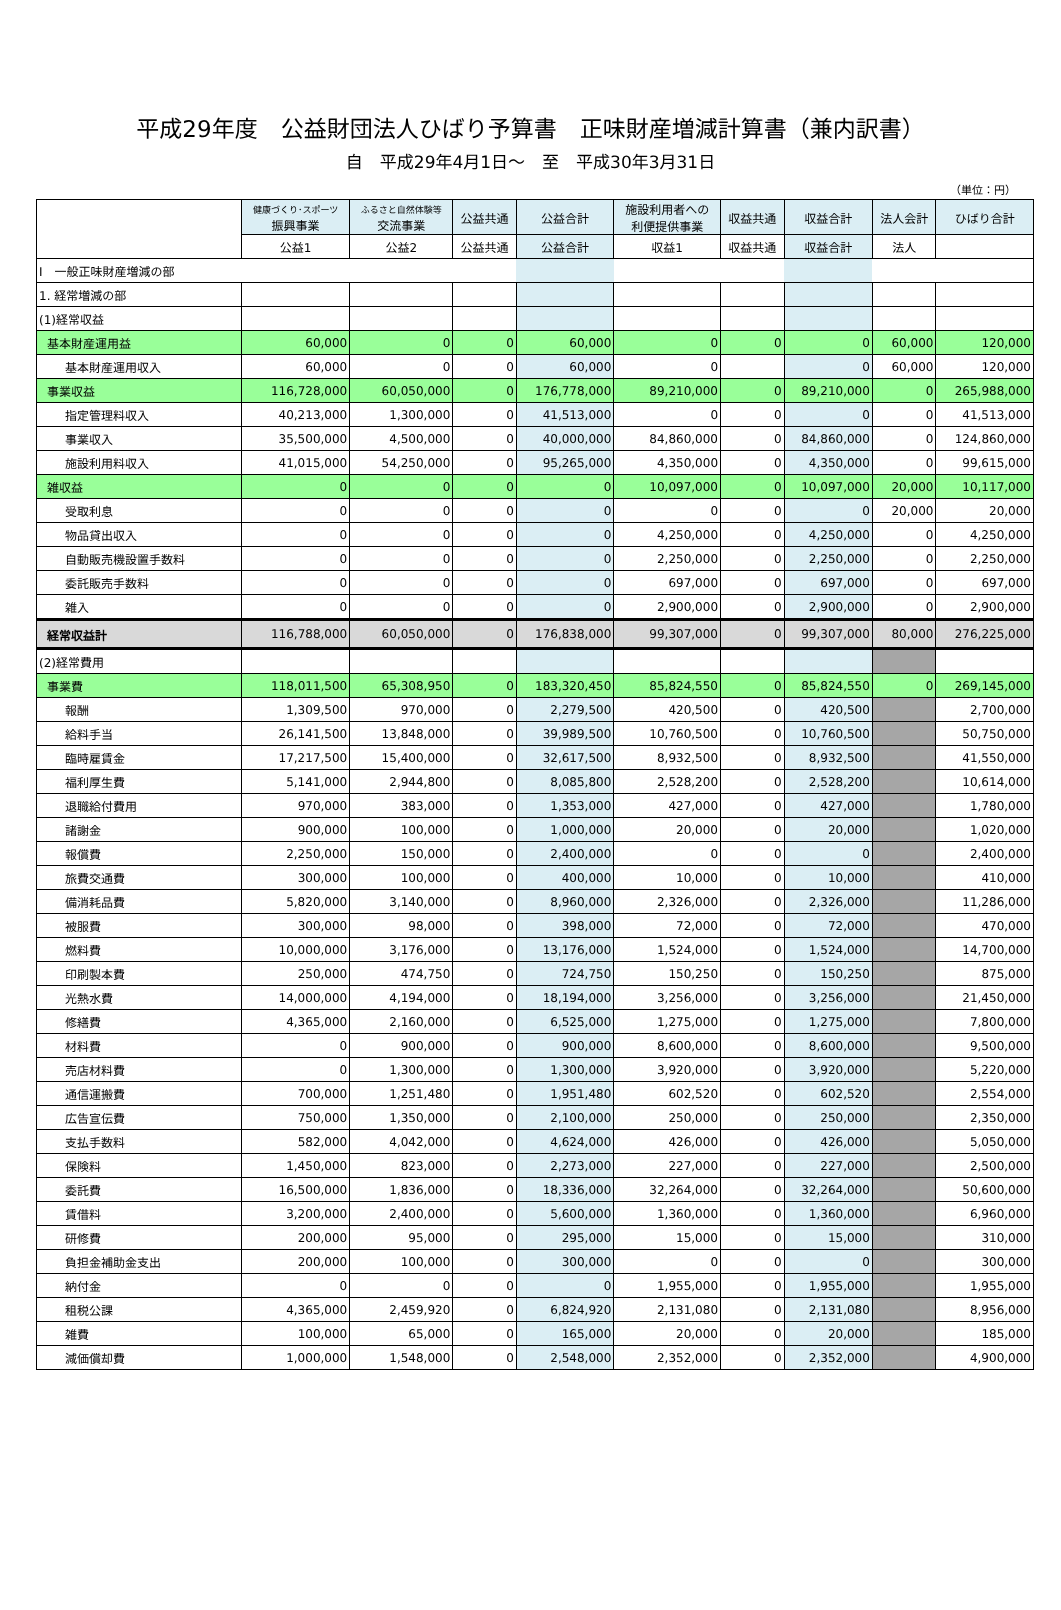平成29年度　公益財団法人ひばり予算書　正味財産増減計算書（兼内訳書）
自　平成29年4月1日～　至　平成30年3月31日
（単位：円）
| | 健康づくり･スポーツ 振興事業 | ふるさと自然体験等 交流事業 | 公益共通 | 公益合計 | 施設利用者への 利便提供事業 | 収益共通 | 収益合計 | 法人会計 | ひばり合計 |
| --- | --- | --- | --- | --- | --- | --- | --- | --- | --- |
| | 公益1 | 公益2 | 公益共通 | 公益合計 | 収益1 | 収益共通 | 収益合計 | 法人 | |
| Ⅰ 一般正味財産増減の部 | | | | | | | | | |
| 1. 経常増減の部 | | | | | | | | | |
| (1)経常収益 | | | | | | | | | |
| 基本財産運用益 | 60,000 | 0 | 0 | 60,000 | 0 | 0 | 0 | 60,000 | 120,000 |
| 基本財産運用収入 | 60,000 | 0 | 0 | 60,000 | 0 | | 0 | 60,000 | 120,000 |
| 事業収益 | 116,728,000 | 60,050,000 | 0 | 176,778,000 | 89,210,000 | 0 | 89,210,000 | 0 | 265,988,000 |
| 指定管理料収入 | 40,213,000 | 1,300,000 | 0 | 41,513,000 | 0 | 0 | 0 | 0 | 41,513,000 |
| 事業収入 | 35,500,000 | 4,500,000 | 0 | 40,000,000 | 84,860,000 | 0 | 84,860,000 | 0 | 124,860,000 |
| 施設利用料収入 | 41,015,000 | 54,250,000 | 0 | 95,265,000 | 4,350,000 | 0 | 4,350,000 | 0 | 99,615,000 |
| 雑収益 | 0 | 0 | 0 | 0 | 10,097,000 | 0 | 10,097,000 | 20,000 | 10,117,000 |
| 受取利息 | 0 | 0 | 0 | 0 | 0 | 0 | 0 | 20,000 | 20,000 |
| 物品貸出収入 | 0 | 0 | 0 | 0 | 4,250,000 | 0 | 4,250,000 | 0 | 4,250,000 |
| 自動販売機設置手数料 | 0 | 0 | 0 | 0 | 2,250,000 | 0 | 2,250,000 | 0 | 2,250,000 |
| 委託販売手数料 | 0 | 0 | 0 | 0 | 697,000 | 0 | 697,000 | 0 | 697,000 |
| 雑入 | 0 | 0 | 0 | 0 | 2,900,000 | 0 | 2,900,000 | 0 | 2,900,000 |
| 経常収益計 | 116,788,000 | 60,050,000 | 0 | 176,838,000 | 99,307,000 | 0 | 99,307,000 | 80,000 | 276,225,000 |
| (2)経常費用 | | | | | | | | | |
| 事業費 | 118,011,500 | 65,308,950 | 0 | 183,320,450 | 85,824,550 | 0 | 85,824,550 | 0 | 269,145,000 |
| 報酬 | 1,309,500 | 970,000 | 0 | 2,279,500 | 420,500 | 0 | 420,500 | | 2,700,000 |
| 給料手当 | 26,141,500 | 13,848,000 | 0 | 39,989,500 | 10,760,500 | 0 | 10,760,500 | | 50,750,000 |
| 臨時雇賃金 | 17,217,500 | 15,400,000 | 0 | 32,617,500 | 8,932,500 | 0 | 8,932,500 | | 41,550,000 |
| 福利厚生費 | 5,141,000 | 2,944,800 | 0 | 8,085,800 | 2,528,200 | 0 | 2,528,200 | | 10,614,000 |
| 退職給付費用 | 970,000 | 383,000 | 0 | 1,353,000 | 427,000 | 0 | 427,000 | | 1,780,000 |
| 諸謝金 | 900,000 | 100,000 | 0 | 1,000,000 | 20,000 | 0 | 20,000 | | 1,020,000 |
| 報償費 | 2,250,000 | 150,000 | 0 | 2,400,000 | 0 | 0 | 0 | | 2,400,000 |
| 旅費交通費 | 300,000 | 100,000 | 0 | 400,000 | 10,000 | 0 | 10,000 | | 410,000 |
| 備消耗品費 | 5,820,000 | 3,140,000 | 0 | 8,960,000 | 2,326,000 | 0 | 2,326,000 | | 11,286,000 |
| 被服費 | 300,000 | 98,000 | 0 | 398,000 | 72,000 | 0 | 72,000 | | 470,000 |
| 燃料費 | 10,000,000 | 3,176,000 | 0 | 13,176,000 | 1,524,000 | 0 | 1,524,000 | | 14,700,000 |
| 印刷製本費 | 250,000 | 474,750 | 0 | 724,750 | 150,250 | 0 | 150,250 | | 875,000 |
| 光熱水費 | 14,000,000 | 4,194,000 | 0 | 18,194,000 | 3,256,000 | 0 | 3,256,000 | | 21,450,000 |
| 修繕費 | 4,365,000 | 2,160,000 | 0 | 6,525,000 | 1,275,000 | 0 | 1,275,000 | | 7,800,000 |
| 材料費 | 0 | 900,000 | 0 | 900,000 | 8,600,000 | 0 | 8,600,000 | | 9,500,000 |
| 売店材料費 | 0 | 1,300,000 | 0 | 1,300,000 | 3,920,000 | 0 | 3,920,000 | | 5,220,000 |
| 通信運搬費 | 700,000 | 1,251,480 | 0 | 1,951,480 | 602,520 | 0 | 602,520 | | 2,554,000 |
| 広告宣伝費 | 750,000 | 1,350,000 | 0 | 2,100,000 | 250,000 | 0 | 250,000 | | 2,350,000 |
| 支払手数料 | 582,000 | 4,042,000 | 0 | 4,624,000 | 426,000 | 0 | 426,000 | | 5,050,000 |
| 保険料 | 1,450,000 | 823,000 | 0 | 2,273,000 | 227,000 | 0 | 227,000 | | 2,500,000 |
| 委託費 | 16,500,000 | 1,836,000 | 0 | 18,336,000 | 32,264,000 | 0 | 32,264,000 | | 50,600,000 |
| 賃借料 | 3,200,000 | 2,400,000 | 0 | 5,600,000 | 1,360,000 | 0 | 1,360,000 | | 6,960,000 |
| 研修費 | 200,000 | 95,000 | 0 | 295,000 | 15,000 | 0 | 15,000 | | 310,000 |
| 負担金補助金支出 | 200,000 | 100,000 | 0 | 300,000 | 0 | 0 | 0 | | 300,000 |
| 納付金 | 0 | 0 | 0 | 0 | 1,955,000 | 0 | 1,955,000 | | 1,955,000 |
| 租税公課 | 4,365,000 | 2,459,920 | 0 | 6,824,920 | 2,131,080 | 0 | 2,131,080 | | 8,956,000 |
| 雑費 | 100,000 | 65,000 | 0 | 165,000 | 20,000 | 0 | 20,000 | | 185,000 |
| 減価償却費 | 1,000,000 | 1,548,000 | 0 | 2,548,000 | 2,352,000 | 0 | 2,352,000 | | 4,900,000 |